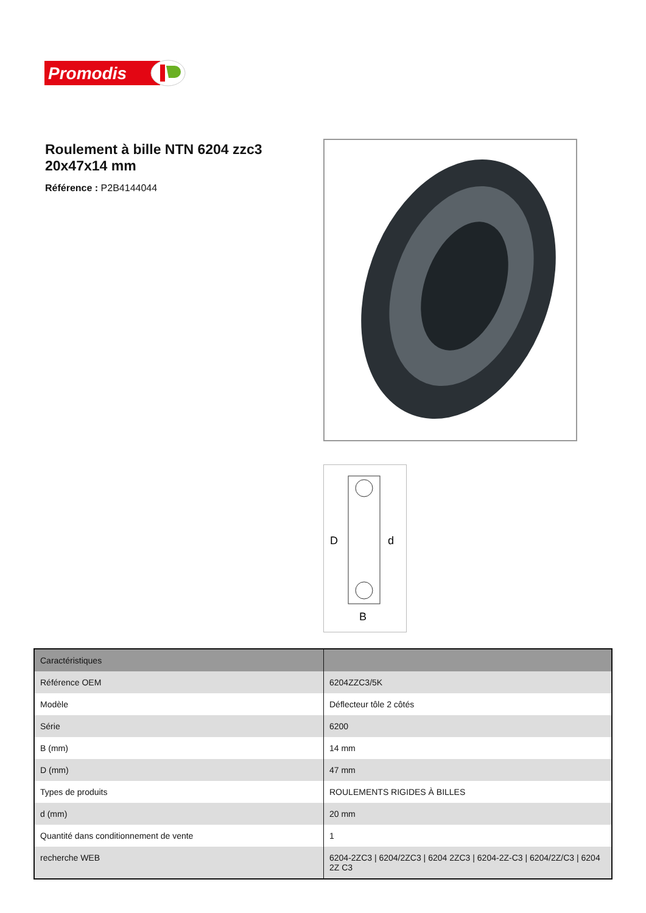Promodis
Roulement à bille NTN 6204 zzc3 20x47x14 mm
Référence : P2B4144044
D
d
B
| Caractéristiques | |
| --- | --- |
| Référence OEM | 6204ZZC3/5K |
| Modèle | Déflecteur tôle 2 côtés |
| Série | 6200 |
| B (mm) | 14 mm |
| D (mm) | 47 mm |
| Types de produits | ROULEMENTS RIGIDES À BILLES |
| d (mm) | 20 mm |
| Quantité dans conditionnement de vente | 1 |
| recherche WEB | 6204-2ZC3 / 6204/2ZC3 / 6204 2ZC3 / 6204-2Z-C3 / 6204/2Z/C3 / 6204 2Z C3 |